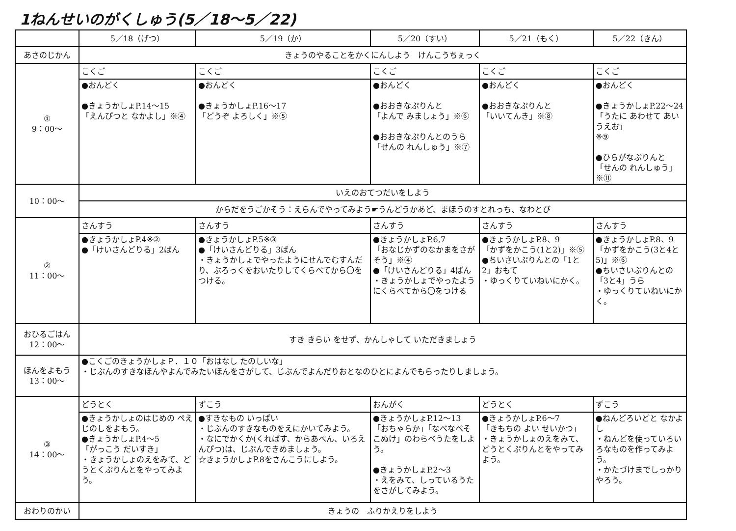1ねんせいのがくしゅう(5／18～5／22)
| | 5／18（げつ） | 5／19（か） | 5／20（すい） | 5／21（もく） | 5／22（きん） |
| --- | --- | --- | --- | --- | --- |
| あさのじかん | きょうのやることをかくにんしよう けんこうちぇっく | | | | |
| ① 9：00～ | こくご | こくご | こくご | こくご | こくご |
| | ●おんどく ●きょうかしょP.14～15 「えんぴつと なかよし」※④ | ●おんどく ●きょうかしょP.16～17 「どうぞ よろしく」※⑤ | ●おんどく ●おおきなぷりんと 「よんで みましょう」※⑥ ●おおきなぷりんとのうら 「せんの れんしゅう」※⑦ | ●おんどく ●おおきなぷりんと 「いいてんき」※⑧ | ●おんどく ●きょうかしょP.22～24 「うたに あわせて あいうえお」 ※⑨ ●ひらがなぷりんと 「せんの れんしゅう」※⑪ |
| 10：00～ | いえのおてつだいをしよう | | | | |
| | からだをうごかそう：えらんでやってみよう☛うんどうかあど、まほうのすとれっち、なわとび | | | | |
| ② 11：00～ | さんすう | さんすう | さんすう | さんすう | さんすう |
| | ●きょうかしょP.4※② ●「けいさんどりる」2ばん | ●きょうかしょP.5※③ ●「けいさんどりる」3ばん ・きょうかしょでやったようにせんでむすんだり、ぶろっくをおいたりしてくらべてから〇をつける。 | ●きょうかしょP.6,7 「おなじかずのなかまをさがそう」※④ ●「けいさんどりる」4ばん ・きょうかしょでやったようにくらべてから〇をつける | ●きょうかしょP.8、9 「かずをかこう(1と2)」※⑤ ●ちいさいぷりんとの「1と2」おもて ・ゆっくりていねいにかく。 | ●きょうかしょP.8、9 「かずをかこう(3と4と5)」※⑥ ●ちいさいぷりんとの「3と4」うら ・ゆっくりていねいにかく。 |
| おひるごはん 12：00～ | すき きらい をせず、かんしゃして いただきましょう | | | | |
| ほんをよもう 13：00～ | ●こくごのきょうかしょＰ．１０「おはなし たのしいな」 ・じぶんのすきなほんやよんでみたいほんをさがして、じぶんでよんだりおとなのひとによんでもらったりしましょう。 | | | | |
| ③ 14：00～ | どうとく | ずこう | おんがく | どうとく | ずこう |
| | ●きょうかしょのはじめの ぺえじのしをよもう。 ●きょうかしょP.4～5 「がっこう だいすき」 ・きょうかしょのえをみて、どうとくぷりんとをやってみよう。 | ●すきなもの いっぱい ・じぶんのすきなものをえにかいてみよう。 ・なにでかくか(くれぱす、からあぺん、いろえんぴつ)は、じぶんできめましょう。 ☆きょうかしょP.8をさんこうにしよう。 | ●きょうかしょP.12～13 「おちゃらか」「なべなべそこぬけ」のわらべうたをしよう。 ●きょうかしょP.2～3 ・えをみて、しっているうたをさがしてみよう。 | ●きょうかしょP.6～7 「きもちの よい せいかつ」 ・きょうかしょのえをみて、どうとくぷりんとをやってみよう。 | ●ねんどろいどと なかよし ・ねんどを使っていろいろなものを作ってみよう。 ・かたづけまでしっかりやろう。 |
| おわりのかい | きょうの ふりかえりをしよう | | | | |